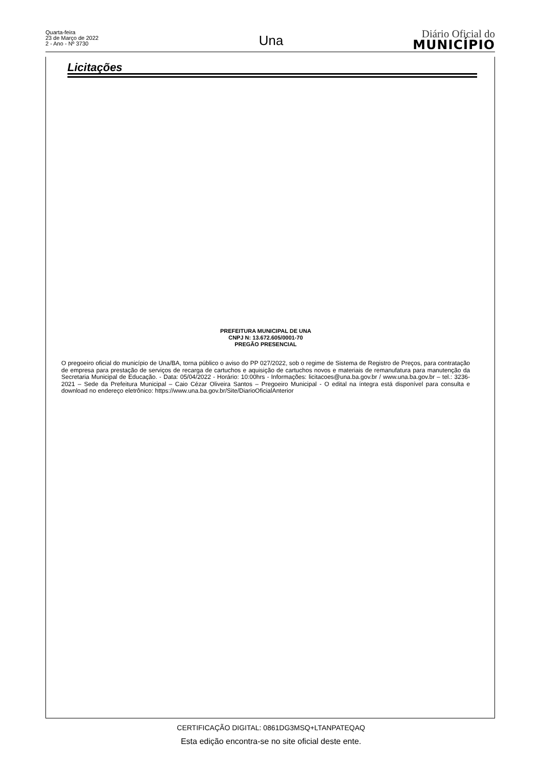Quarta-feira
23 de Março de 2022
2 - Ano - Nº 3730
Una
Diário Oficial do
MUNICÍPIO
Licitações
PREFEITURA MUNICIPAL DE UNA
CNPJ N: 13.672.605/0001-70
PREGÃO PRESENCIAL
O pregoeiro oficial do município de Una/BA, torna público o aviso do PP 027/2022, sob o regime de Sistema de Registro de Preços, para contratação de empresa para prestação de serviços de recarga de cartuchos e aquisição de cartuchos novos e materiais de remanufatura para manutenção da Secretaria Municipal de Educação. - Data: 05/04/2022 - Horário: 10:00hrs - Informações: licitacoes@una.ba.gov.br / www.una.ba.gov.br – tel.: 3236-2021 – Sede da Prefeitura Municipal – Caio Cézar Oliveira Santos – Pregoeiro Municipal - O edital na íntegra está disponível para consulta e download no endereço eletrônico: https://www.una.ba.gov.br/Site/DiarioOficialAnterior
CERTIFICAÇÃO DIGITAL: 0861DG3MSQ+LTANPATEQAQ
Esta edição encontra-se no site oficial deste ente.